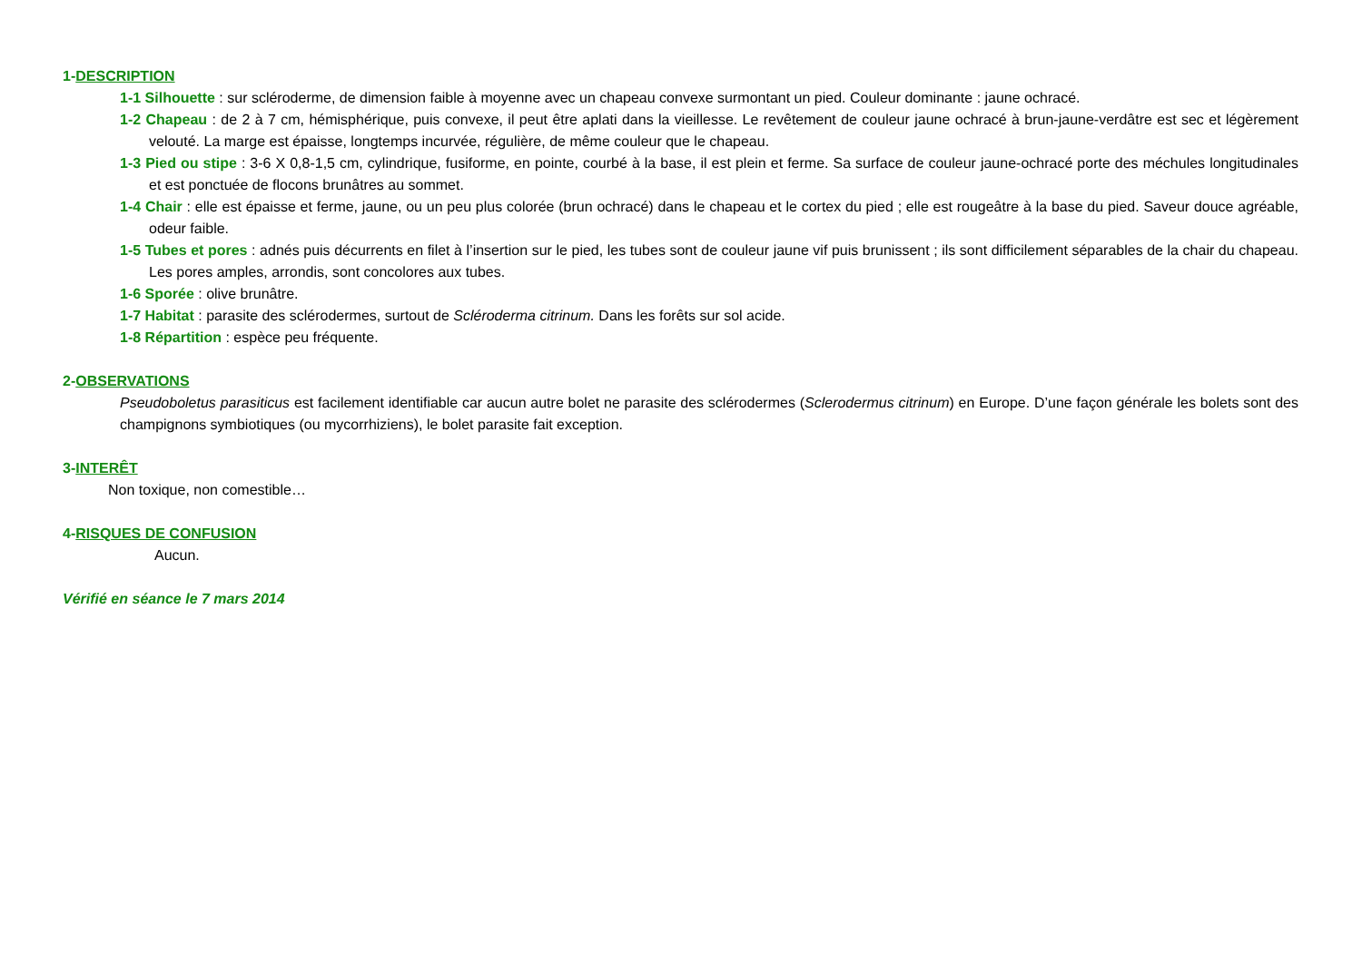1-DESCRIPTION
1-1 Silhouette : sur scléroderme, de dimension faible à moyenne avec un chapeau convexe surmontant un pied. Couleur dominante : jaune ochracé.
1-2 Chapeau : de 2 à 7 cm, hémisphérique, puis convexe, il peut être aplati dans la vieillesse. Le revêtement de couleur jaune ochracé à brun-jaune-verdâtre est sec et légèrement velouté. La marge est épaisse, longtemps incurvée, régulière, de même couleur que le chapeau.
1-3 Pied ou stipe : 3-6 X 0,8-1,5 cm, cylindrique, fusiforme, en pointe, courbé à la base, il est plein et ferme. Sa surface de couleur jaune-ochracé porte des méchules longitudinales et est ponctuée de flocons brunâtres au sommet.
1-4 Chair : elle est épaisse et ferme, jaune, ou un peu plus colorée (brun ochracé) dans le chapeau et le cortex du pied ; elle est rougeâtre à la base du pied. Saveur douce agréable, odeur faible.
1-5 Tubes et pores : adnés puis décurrents en filet à l’insertion sur le pied, les tubes sont de couleur jaune vif puis brunissent ; ils sont difficilement séparables de la chair du chapeau. Les pores amples, arrondis, sont concolores aux tubes.
1-6 Sporée : olive brunâtre.
1-7 Habitat : parasite des sclérodermes, surtout de Scléroderma citrinum. Dans les forêts sur sol acide.
1-8 Répartition : espèce peu fréquente.
2-OBSERVATIONS
Pseudoboletus parasiticus est facilement identifiable car aucun autre bolet ne parasite des sclérodermes (Sclerodermus citrinum) en Europe. D’une façon générale les bolets sont des champignons symbiotiques (ou mycorrhiziens), le bolet parasite fait exception.
3-INTERÊT
Non toxique, non comestible…
4-RISQUES DE CONFUSION
Aucun.
Vérifié en séance le 7 mars 2014